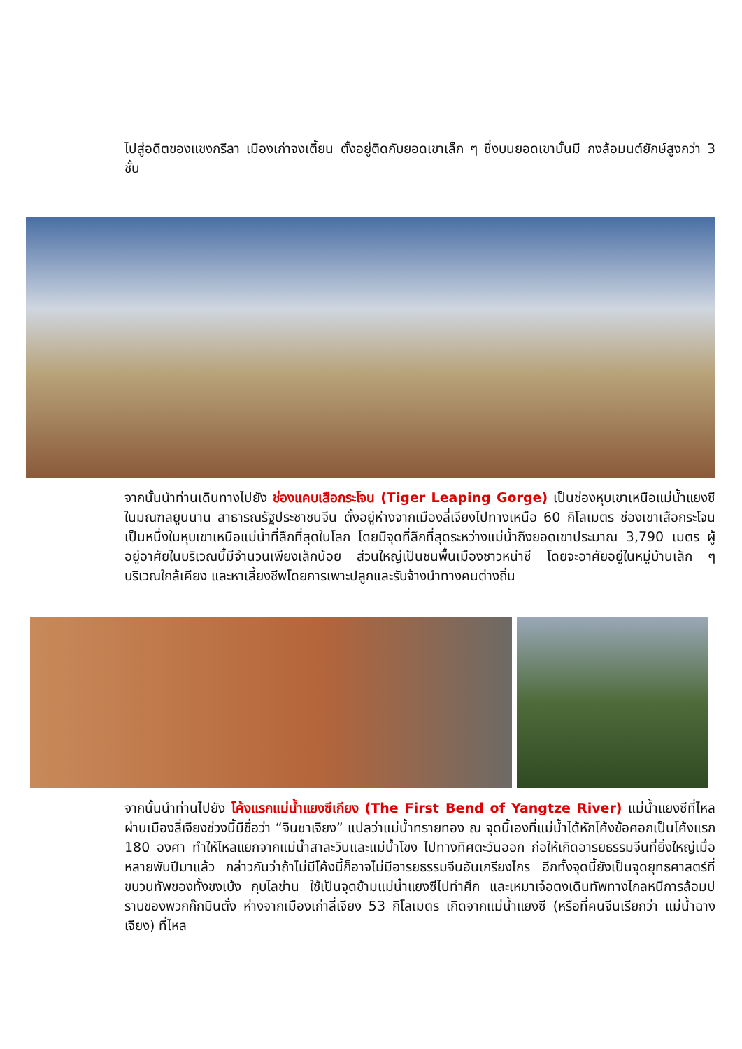ไปสู่อดีตของแชงกรีลา เมืองเก่าจงเตี้ยน ตั้งอยู่ติดกับยอดเขาเล็ก ๆ ซึ่งบนยอดเขานั้นมี กงล้อมนต์ยักษ์สูงกว่า 3 ชั้น
จากนั้นนำท่านเดินทางไปยัง ช่องแคบเสือกระโจน (Tiger Leaping Gorge) เป็นช่องหุบเขาเหนือแม่น้ำแยงซี ในมณฑลยูนนาน สาธารณรัฐประชาชนจีน ตั้งอยู่ห่างจากเมืองลี่เจียงไปทางเหนือ 60 กิโลเมตร ช่องเขาเสือกระโจนเป็นหนึ่งในหุบเขาเหนือแม่น้ำที่ลึกที่สุดในโลก โดยมีจุดที่ลึกที่สุดระหว่างแม่น้ำถึงยอดเขาประมาณ 3,790 เมตร ผู้อยู่อาศัยในบริเวณนี้มีจำนวนเพียงเล็กน้อย ส่วนใหญ่เป็นชนพื้นเมืองชาวหน่าซี โดยจะอาศัยอยู่ในหมู่บ้านเล็ก ๆ บริเวณใกล้เคียง และหาเลี้ยงชีพโดยการเพาะปลูกและรับจ้างนำทางคนต่างถิ่น
จากนั้นนำท่านไปยัง โค้งแรกแม่น้ำแยงซีเกียง (The First Bend of Yangtze River) แม่น้ำแยงซีที่ไหลผ่านเมืองลี่เจียงช่วงนี้มีชื่อว่า “จินซาเจียง” แปลว่าแม่น้ำทรายทอง ณ จุดนี้เองที่แม่น้ำได้หักโค้งข้อศอกเป็นโค้งแรก 180 องศา ทำให้ไหลแยกจากแม่น้ำสาละวินและแม่น้ำโขง ไปทางทิศตะวันออก ก่อให้เกิดอารยธรรมจีนที่ยิ่งใหญ่เมื่อหลายพันปีมาแล้ว กล่าวกันว่าถ้าไม่มีโค้งนี้ก็อาจไม่มีอารยธรรมจีนอันเกรียงไกร อีกทั้งจุดนี้ยังเป็นจุดยุทธศาสตร์ที่ขบวนทัพของทั้งขงเบ้ง กุบไลข่าน ใช้เป็นจุดข้ามแม่น้ำแยงซีไปทำศึก และเหมาเจ๋อตงเดินทัพทางไกลหนีการล้อมปราบของพวกก๊กมินตั๋ง ห่างจากเมืองเก่าลี่เจียง 53 กิโลเมตร เกิดจากแม่น้ำแยงซี (หรือที่คนจีนเรียกว่า แม่น้ำฉางเจียง) ที่ไหล